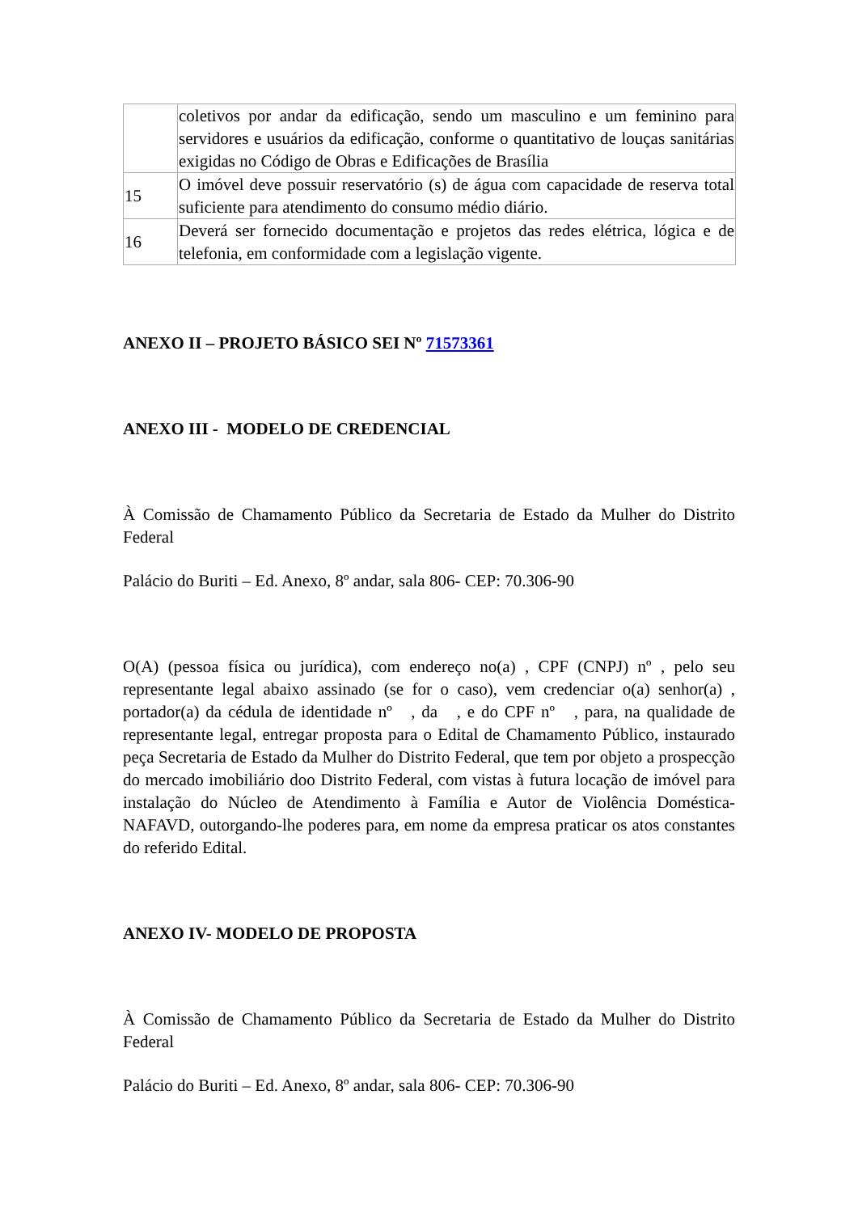| | coletivos por andar da edificação, sendo um masculino e um feminino para servidores e usuários da edificação, conforme o quantitativo de louças sanitárias exigidas no Código de Obras e Edificações de Brasília |
| 15 | O imóvel deve possuir reservatório (s) de água com capacidade de reserva total suficiente para atendimento do consumo médio diário. |
| 16 | Deverá ser fornecido documentação e projetos das redes elétrica, lógica e de telefonia, em conformidade com a legislação vigente. |
ANEXO II – PROJETO BÁSICO SEI Nº 71573361
ANEXO III - MODELO DE CREDENCIAL
À Comissão de Chamamento Público da Secretaria de Estado da Mulher do Distrito Federal
Palácio do Buriti – Ed. Anexo, 8º andar, sala 806- CEP: 70.306-90
O(A) (pessoa física ou jurídica), com endereço no(a) , CPF (CNPJ) nº , pelo seu representante legal abaixo assinado (se for o caso), vem credenciar o(a) senhor(a) , portador(a) da cédula de identidade nº , da , e do CPF nº , para, na qualidade de representante legal, entregar proposta para o Edital de Chamamento Público, instaurado peça Secretaria de Estado da Mulher do Distrito Federal, que tem por objeto a prospecção do mercado imobiliário doo Distrito Federal, com vistas à futura locação de imóvel para instalação do Núcleo de Atendimento à Família e Autor de Violência Doméstica- NAFAVD, outorgando-lhe poderes para, em nome da empresa praticar os atos constantes do referido Edital.
ANEXO IV- MODELO DE PROPOSTA
À Comissão de Chamamento Público da Secretaria de Estado da Mulher do Distrito Federal
Palácio do Buriti – Ed. Anexo, 8º andar, sala 806- CEP: 70.306-90